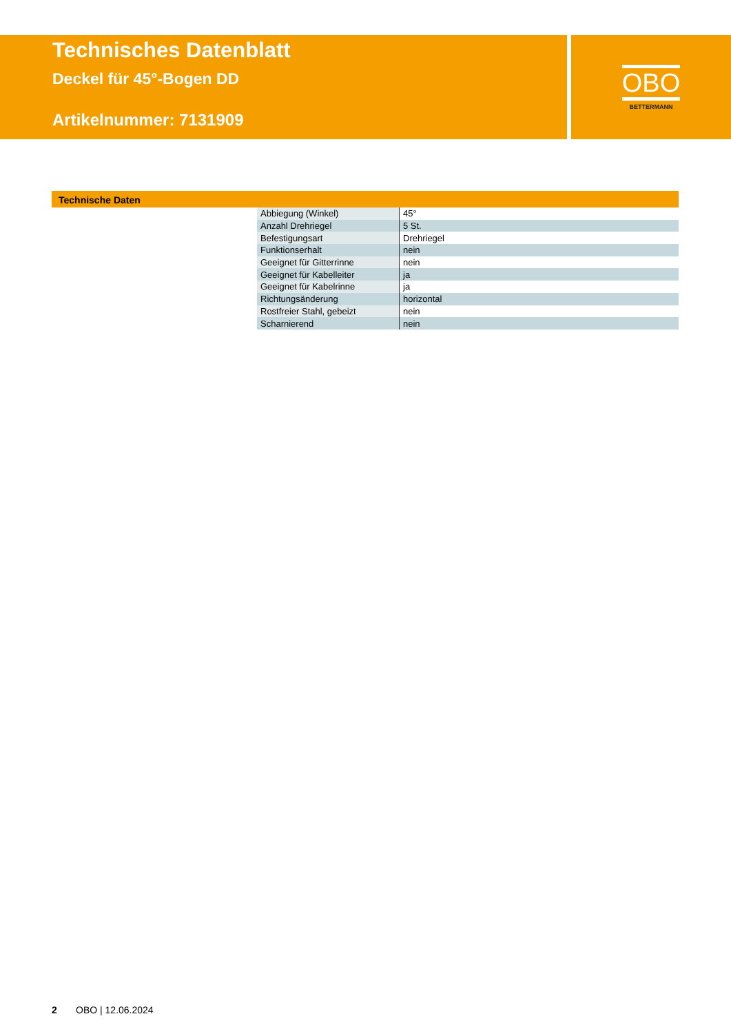Technisches Datenblatt
Deckel für 45°-Bogen DD
Artikelnummer: 7131909
OBO
BETTERMANN
Technische Daten
| Abbiegung (Winkel) | 45° |
| Anzahl Drehriegel | 5 St. |
| Befestigungsart | Drehriegel |
| Funktionserhalt | nein |
| Geeignet für Gitterrinne | nein |
| Geeignet für Kabelleiter | ja |
| Geeignet für Kabelrinne | ja |
| Richtungsänderung | horizontal |
| Rostfreier Stahl, gebeizt | nein |
| Scharnierend | nein |
2 OBO | 12.06.2024